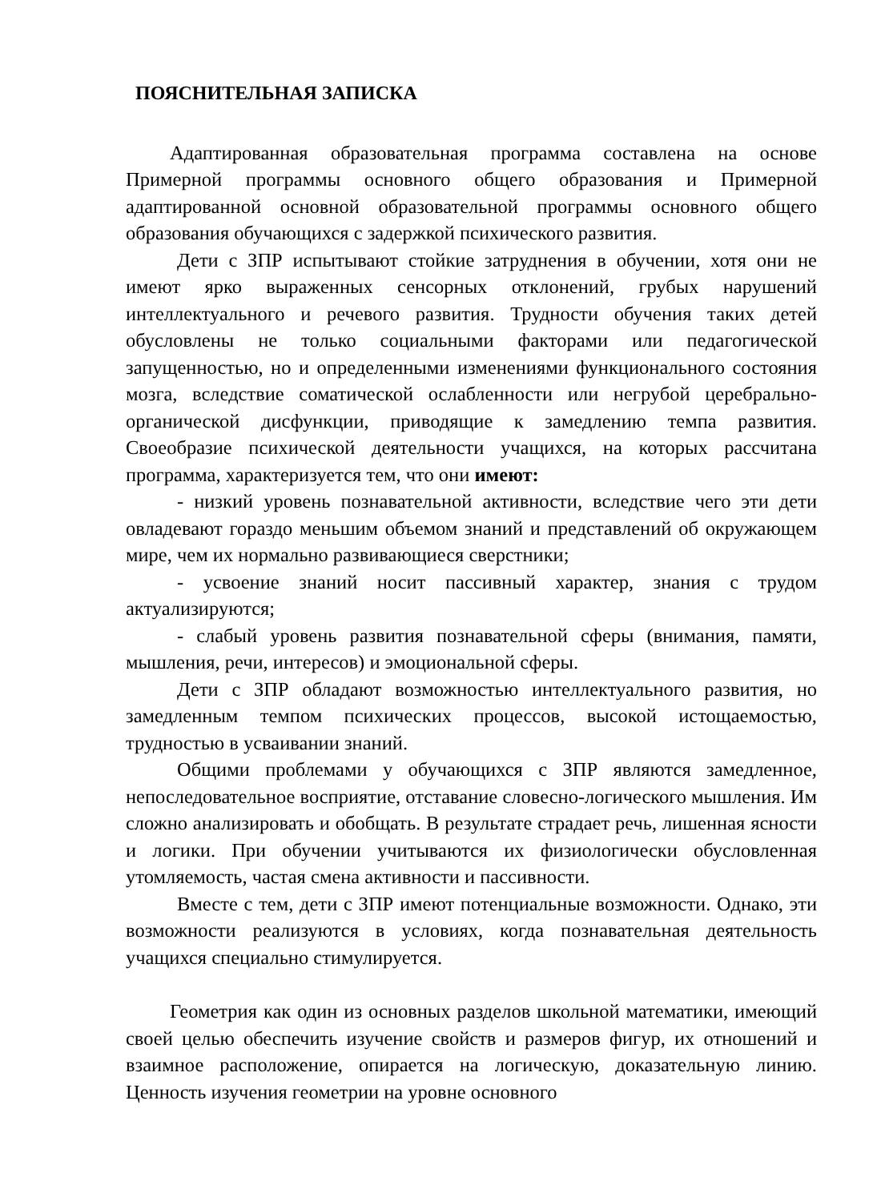ПОЯСНИТЕЛЬНАЯ ЗАПИСКА
Адаптированная образовательная программа составлена на основе Примерной программы основного общего образования и Примерной адаптированной основной образовательной программы основного общего образования обучающихся с задержкой психического развития.
Дети с ЗПР испытывают стойкие затруднения в обучении, хотя они не имеют ярко выраженных сенсорных отклонений, грубых нарушений интеллектуального и речевого развития. Трудности обучения таких детей обусловлены не только социальными факторами или педагогической запущенностью, но и определенными изменениями функционального состояния мозга, вследствие соматической ослабленности или негрубой церебрально-органической дисфункции, приводящие к замедлению темпа развития. Своеобразие психической деятельности учащихся, на которых рассчитана программа, характеризуется тем, что они имеют:
- низкий уровень познавательной активности, вследствие чего эти дети овладевают гораздо меньшим объемом знаний и представлений об окружающем мире, чем их нормально развивающиеся сверстники;
- усвоение знаний носит пассивный характер, знания с трудом актуализируются;
- слабый уровень развития познавательной сферы (внимания, памяти, мышления, речи, интересов) и эмоциональной сферы.
Дети с ЗПР обладают возможностью интеллектуального развития, но замедленным темпом психических процессов, высокой истощаемостью, трудностью в усваивании знаний.
Общими проблемами у обучающихся с ЗПР являются замедленное, непоследовательное восприятие, отставание словесно-логического мышления. Им сложно анализировать и обобщать. В результате страдает речь, лишенная ясности и логики. При обучении учитываются их физиологически обусловленная утомляемость, частая смена активности и пассивности.
Вместе с тем, дети с ЗПР имеют потенциальные возможности. Однако, эти возможности реализуются в условиях, когда познавательная деятельность учащихся специально стимулируется.
Геометрия как один из основных разделов школьной математики, имеющий своей целью обеспечить изучение свойств и размеров фигур, их отношений и взаимное расположение, опирается на логическую, доказательную линию. Ценность изучения геометрии на уровне основного